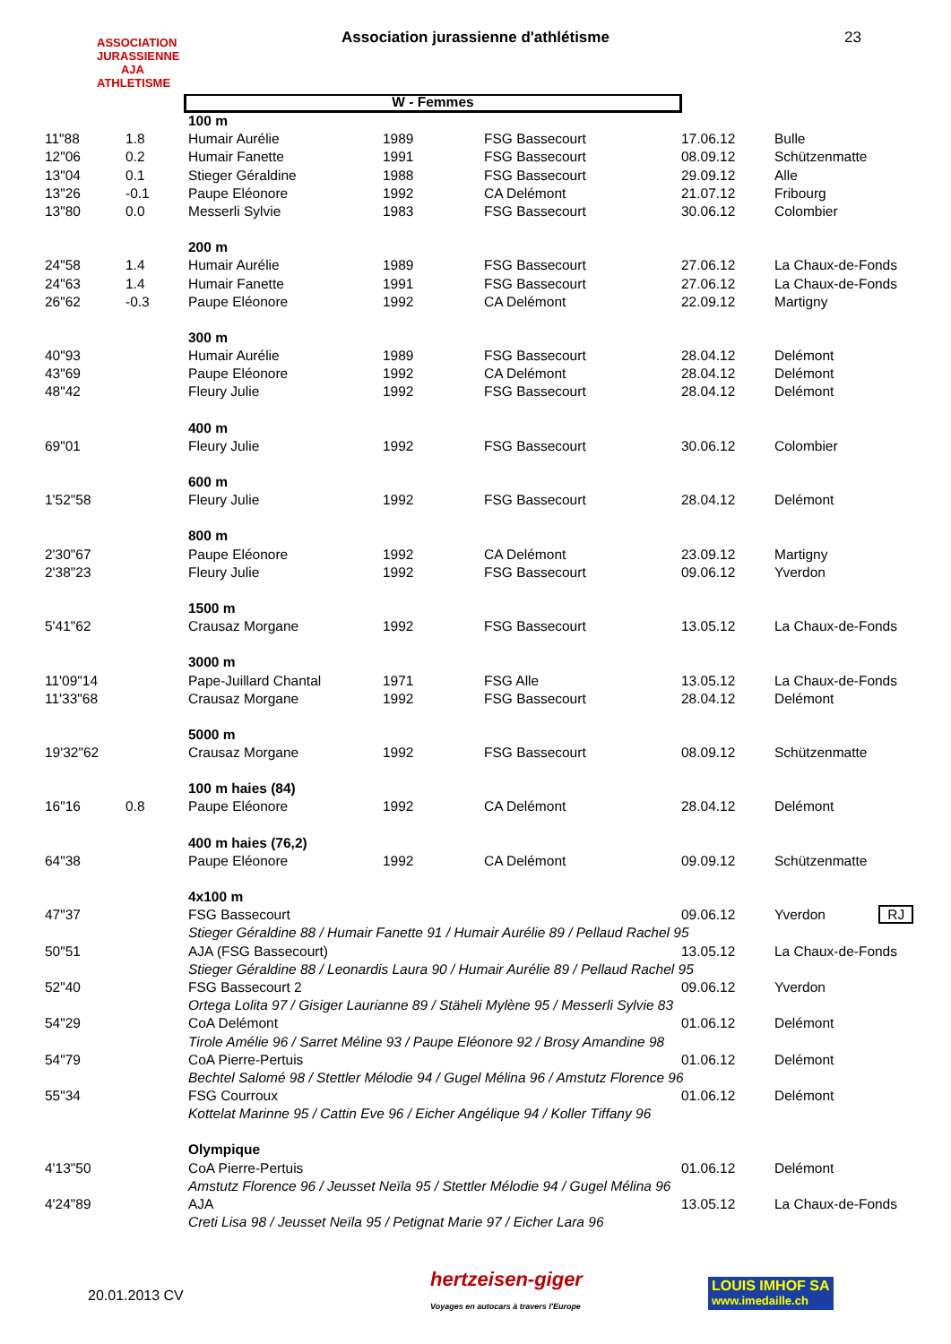ASSOCIATION JURASSIENNE
AJA
ATHLETISME
Association jurassienne d'athlétisme 23
W - Femmes
| | | 100 m | | | | |
| 11"88 | 1.8 | Humair Aurélie | 1989 | FSG Bassecourt | 17.06.12 | Bulle |
| 12"06 | 0.2 | Humair Fanette | 1991 | FSG Bassecourt | 08.09.12 | Schützenmatte |
| 13"04 | 0.1 | Stieger Géraldine | 1988 | FSG Bassecourt | 29.09.12 | Alle |
| 13"26 | -0.1 | Paupe Eléonore | 1992 | CA Delémont | 21.07.12 | Fribourg |
| 13"80 | 0.0 | Messerli Sylvie | 1983 | FSG Bassecourt | 30.06.12 | Colombier |
| | | 200 m | | | | |
| 24"58 | 1.4 | Humair Aurélie | 1989 | FSG Bassecourt | 27.06.12 | La Chaux-de-Fonds |
| 24"63 | 1.4 | Humair Fanette | 1991 | FSG Bassecourt | 27.06.12 | La Chaux-de-Fonds |
| 26"62 | -0.3 | Paupe Eléonore | 1992 | CA Delémont | 22.09.12 | Martigny |
| | | 300 m | | | | |
| 40"93 | | Humair Aurélie | 1989 | FSG Bassecourt | 28.04.12 | Delémont |
| 43"69 | | Paupe Eléonore | 1992 | CA Delémont | 28.04.12 | Delémont |
| 48"42 | | Fleury Julie | 1992 | FSG Bassecourt | 28.04.12 | Delémont |
| | | 400 m | | | | |
| 69"01 | | Fleury Julie | 1992 | FSG Bassecourt | 30.06.12 | Colombier |
| | | 600 m | | | | |
| 1'52"58 | | Fleury Julie | 1992 | FSG Bassecourt | 28.04.12 | Delémont |
| | | 800 m | | | | |
| 2'30"67 | | Paupe Eléonore | 1992 | CA Delémont | 23.09.12 | Martigny |
| 2'38"23 | | Fleury Julie | 1992 | FSG Bassecourt | 09.06.12 | Yverdon |
| | | 1500 m | | | | |
| 5'41"62 | | Crausaz Morgane | 1992 | FSG Bassecourt | 13.05.12 | La Chaux-de-Fonds |
| | | 3000 m | | | | |
| 11'09"14 | | Pape-Juillard Chantal | 1971 | FSG Alle | 13.05.12 | La Chaux-de-Fonds |
| 11'33"68 | | Crausaz Morgane | 1992 | FSG Bassecourt | 28.04.12 | Delémont |
| | | 5000 m | | | | |
| 19'32"62 | | Crausaz Morgane | 1992 | FSG Bassecourt | 08.09.12 | Schützenmatte |
| | | 100 m haies (84) | | | | |
| 16"16 | 0.8 | Paupe Eléonore | 1992 | CA Delémont | 28.04.12 | Delémont |
| | | 400 m haies (76,2) | | | | |
| 64"38 | | Paupe Eléonore | 1992 | CA Delémont | 09.09.12 | Schützenmatte |
| | | 4x100 m | | | | |
| 47"37 | | FSG Bassecourt | | | 09.06.12 | Yverdon RJ |
| | | Stieger Géraldine 88 / Humair Fanette 91 / Humair Aurélie 89 / Pellaud Rachel 95 | | | | |
| 50"51 | | AJA (FSG Bassecourt) | | | 13.05.12 | La Chaux-de-Fonds |
| | | Stieger Géraldine 88 / Leonardis Laura 90 / Humair Aurélie 89 / Pellaud Rachel 95 | | | | |
| 52"40 | | FSG Bassecourt 2 | | | 09.06.12 | Yverdon |
| | | Ortega Lolita 97 / Gisiger Laurianne 89 / Stäheli Mylène 95 / Messerli Sylvie 83 | | | | |
| 54"29 | | CoA Delémont | | | 01.06.12 | Delémont |
| | | Tirole Amélie 96 / Sarret Méline 93 / Paupe Eléonore 92 / Brosy Amandine 98 | | | | |
| 54"79 | | CoA Pierre-Pertuis | | | 01.06.12 | Delémont |
| | | Bechtel Salomé 98 / Stettler Mélodie 94 / Gugel Mélina 96 / Amstutz Florence 96 | | | | |
| 55"34 | | FSG Courroux | | | 01.06.12 | Delémont |
| | | Kottelat Marinne 95 / Cattin Eve 96 / Eicher Angélique 94 / Koller Tiffany 96 | | | | |
| | | Olympique | | | | |
| 4'13"50 | | CoA Pierre-Pertuis | | | 01.06.12 | Delémont |
| | | Amstutz Florence 96 / Jeusset Neïla 95 / Stettler Mélodie 94 / Gugel Mélina 96 | | | | |
| 4'24"89 | | AJA | | | 13.05.12 | La Chaux-de-Fonds |
| | | Creti Lisa 98 / Jeusset Neïla 95 / Petignat Marie 97 / Eicher Lara 96 | | | | |
20.01.2013 CV
hertzeisen-giger
Voyages en autocars à travers l'Europe
LOUIS IMHOF SA
www.imedaille.ch